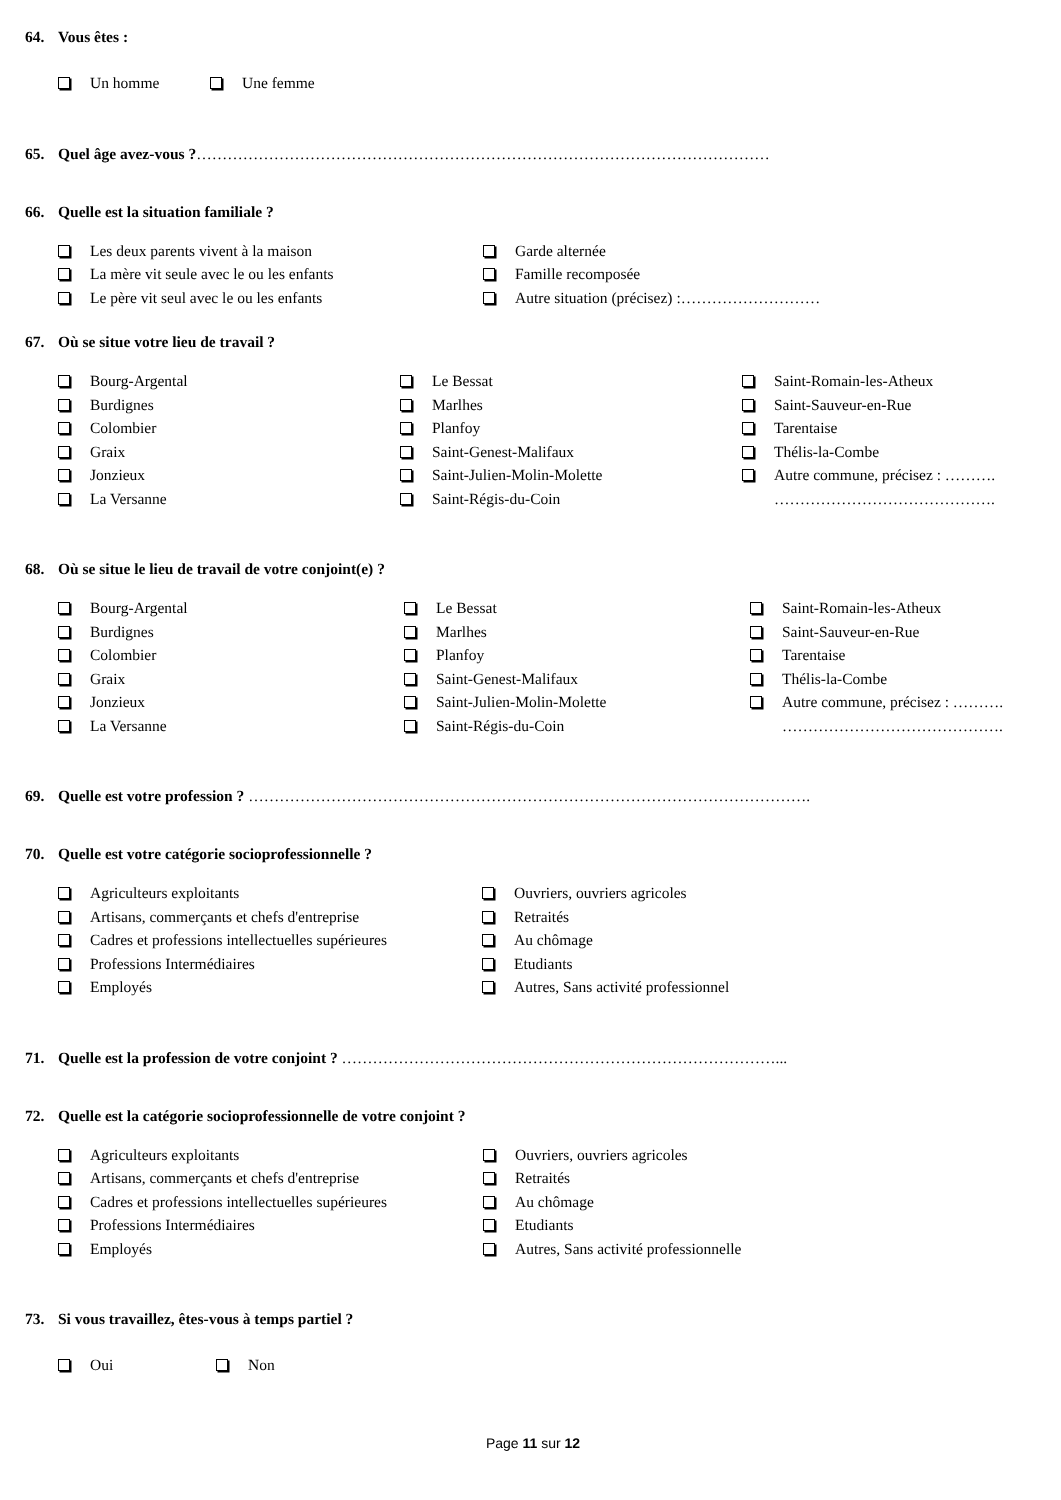64. Vous êtes :
Un homme Une femme
65. Quel âge avez-vous ? …………………………………………………………………………………………………
66. Quelle est la situation familiale ?
Les deux parents vivent à la maison
La mère vit seule avec le ou les enfants
Le père vit seul avec le ou les enfants
Garde alternée
Famille recomposée
Autre situation (précisez) :………………………
67. Où se situe votre lieu de travail ?
Bourg-Argental
Burdignes
Colombier
Graix
Jonzieux
La Versanne
Le Bessat
Marlhes
Planfoy
Saint-Genest-Malifaux
Saint-Julien-Molin-Molette
Saint-Régis-du-Coin
Saint-Romain-les-Atheux
Saint-Sauveur-en-Rue
Tarentaise
Thélis-la-Combe
Autre commune, précisez : ……….
…………………………………….
68. Où se situe le lieu de travail de votre conjoint(e) ?
Bourg-Argental
Burdignes
Colombier
Graix
Jonzieux
La Versanne
Le Bessat
Marlhes
Planfoy
Saint-Genest-Malifaux
Saint-Julien-Molin-Molette
Saint-Régis-du-Coin
Saint-Romain-les-Atheux
Saint-Sauveur-en-Rue
Tarentaise
Thélis-la-Combe
Autre commune, précisez : ……….
…………………………………….
69. Quelle est votre profession ? ……………………………………………………………………………………………….
70. Quelle est votre catégorie socioprofessionnelle ?
Agriculteurs exploitants
Artisans, commerçants et chefs d'entreprise
Cadres et professions intellectuelles supérieures
Professions Intermédiaires
Employés
Ouvriers, ouvriers agricoles
Retraités
Au chômage
Etudiants
Autres, Sans activité professionnel
71. Quelle est la profession de votre conjoint ? …………………………………………………………………………...
72. Quelle est la catégorie socioprofessionnelle de votre conjoint ?
Agriculteurs exploitants
Artisans, commerçants et chefs d'entreprise
Cadres et professions intellectuelles supérieures
Professions Intermédiaires
Employés
Ouvriers, ouvriers agricoles
Retraités
Au chômage
Etudiants
Autres, Sans activité professionnelle
73. Si vous travaillez, êtes-vous à temps partiel ?
Oui Non
Page 11 sur 12